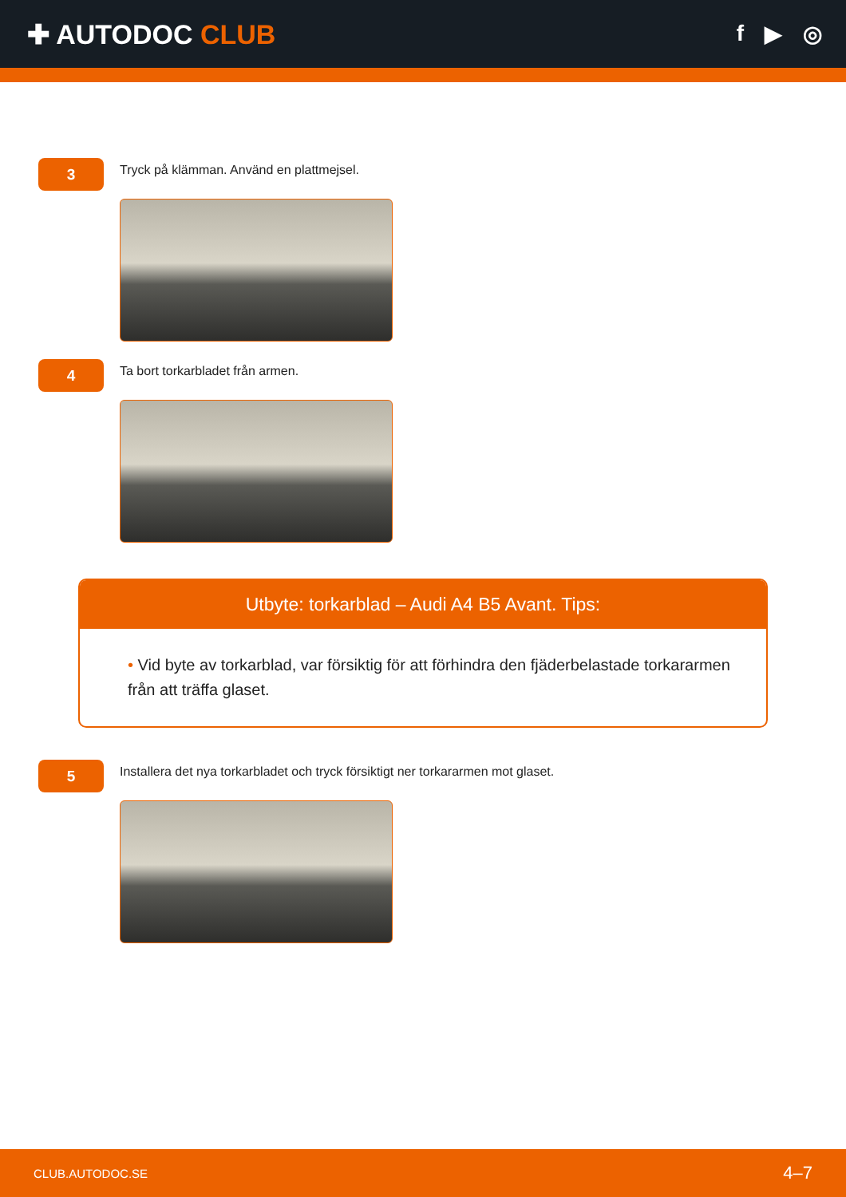✚ AUTODOC CLUB
f ▶ ◎
3
Tryck på klämman. Använd en plattmejsel.
4
Ta bort torkarbladet från armen.
Utbyte: torkarblad – Audi A4 B5 Avant. Tips:
• Vid byte av torkarblad, var försiktig för att förhindra den fjäderbelastade torkararmen från att träffa glaset.
5
Installera det nya torkarbladet och tryck försiktigt ner torkararmen mot glaset.
CLUB.AUTODOC.SE 4–7